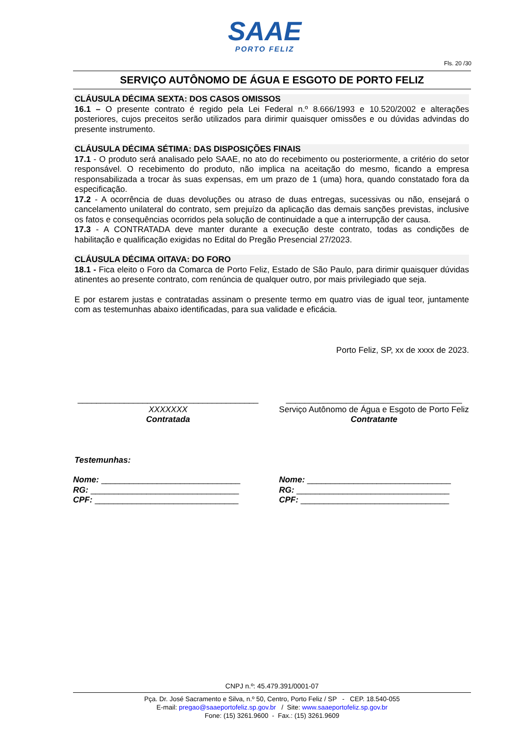SAAE
PORTO FELIZ
Fls. 20 /30
SERVIÇO AUTÔNOMO DE ÁGUA E ESGOTO DE PORTO FELIZ
CLÁUSULA DÉCIMA SEXTA: DOS CASOS OMISSOS
16.1 – O presente contrato é regido pela Lei Federal n.º 8.666/1993 e 10.520/2002 e alterações posteriores, cujos preceitos serão utilizados para dirimir quaisquer omissões e ou dúvidas advindas do presente instrumento.
CLÁUSULA DÉCIMA SÉTIMA: DAS DISPOSIÇÕES FINAIS
17.1 - O produto será analisado pelo SAAE, no ato do recebimento ou posteriormente, a critério do setor responsável. O recebimento do produto, não implica na aceitação do mesmo, ficando a empresa responsabilizada a trocar às suas expensas, em um prazo de 1 (uma) hora, quando constatado fora da especificação.
17.2 - A ocorrência de duas devoluções ou atraso de duas entregas, sucessivas ou não, ensejará o cancelamento unilateral do contrato, sem prejuízo da aplicação das demais sanções previstas, inclusive os fatos e consequências ocorridos pela solução de continuidade a que a interrupção der causa.
17.3 - A CONTRATADA deve manter durante a execução deste contrato, todas as condições de habilitação e qualificação exigidas no Edital do Pregão Presencial 27/2023.
CLÁUSULA DÉCIMA OITAVA: DO FORO
18.1 - Fica eleito o Foro da Comarca de Porto Feliz, Estado de São Paulo, para dirimir quaisquer dúvidas atinentes ao presente contrato, com renúncia de qualquer outro, por mais privilegiado que seja.
E por estarem justas e contratadas assinam o presente termo em quatro vias de igual teor, juntamente com as testemunhas abaixo identificadas, para sua validade e eficácia.
Porto Feliz, SP, xx de xxxx de 2023.
_______________________________________
XXXXXXX
Contratada
______________________________________
Serviço Autônomo de Água e Esgoto de Porto Feliz
Contratante
Testemunhas:
Nome: ______________________________
RG: ________________________________
CPF: _______________________________
Nome: _______________________________
RG: _________________________________
CPF: ________________________________
CNPJ n.º: 45.479.391/0001-07
Pça. Dr. José Sacramento e Silva, n.º 50, Centro, Porto Feliz / SP - CEP. 18.540-055
E-mail: pregao@saaeportofeliz.sp.gov.br / Site: www.saaeportofeliz.sp.gov.br
Fone: (15) 3261.9600 - Fax.: (15) 3261.9609